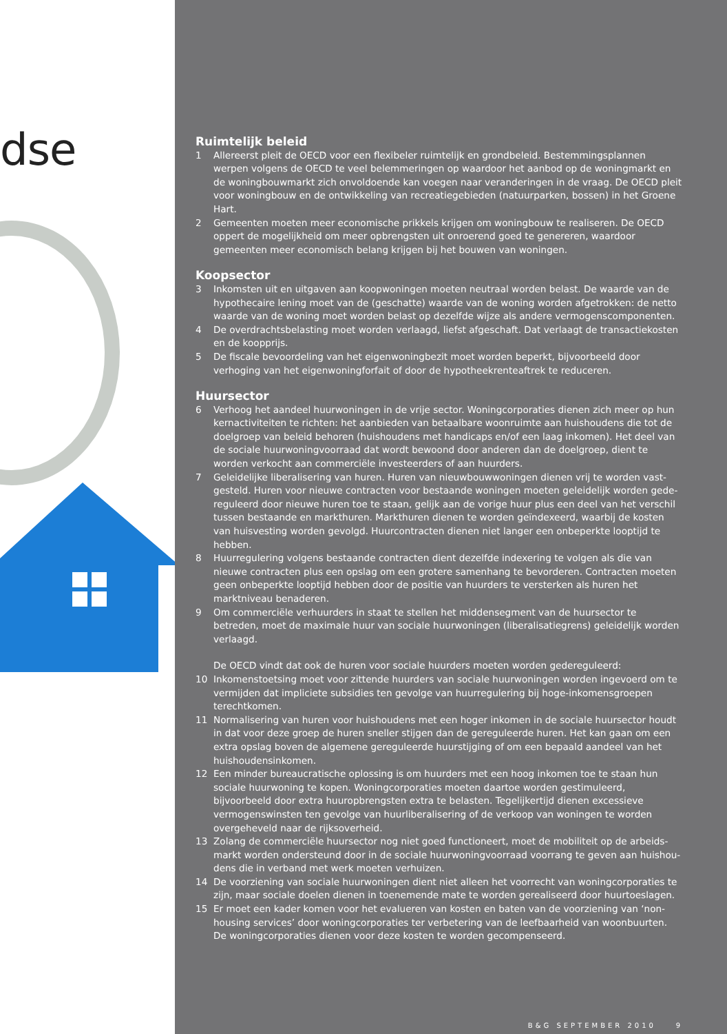dse
Ruimtelijk beleid
1 Allereerst pleit de OECD voor een flexibeler ruimtelijk en grondbeleid. Bestemmingsplannen werpen volgens de OECD te veel belemmeringen op waardoor het aanbod op de woningmarkt en de woning­bouwmarkt zich onvoldoende kan voegen naar veranderingen in de vraag. De OECD pleit voor woningbouw en de ontwikkeling van recreatiegebieden (natuurparken, bossen) in het Groene Hart.
2 Gemeenten moeten meer economische prikkels krijgen om woningbouw te realiseren. De OECD oppert de mogelijkheid om meer opbrengsten uit onroerend goed te genereren, waardoor gemeenten meer economisch belang krijgen bij het bouwen van woningen.
Koopsector
3 Inkomsten uit en uitgaven aan koopwoningen moeten neutraal worden belast. De waarde van de hypothecaire lening moet van de (geschatte) waarde van de woning worden afgetrokken: de netto waarde van de woning moet worden belast op dezelfde wijze als andere vermogenscomponenten.
4 De overdrachtsbelasting moet worden verlaagd, liefst afgeschaft. Dat verlaagt de transactiekosten en de koopprijs.
5 De fiscale bevoordeling van het eigenwoningbezit moet worden beperkt, bijvoorbeeld door verhoging van het eigenwoningforfait of door de hypotheekrenteaftrek te reduceren.
Huursector
6 Verhoog het aandeel huurwoningen in de vrije sector. Woningcorporaties dienen zich meer op hun kernactiviteiten te richten: het aanbieden van betaalbare woonruimte aan huishoudens die tot de doelgroep van beleid behoren (huishoudens met handicaps en/of een laag inkomen). Het deel van de sociale huurwoningvoorraad dat wordt bewoond door anderen dan de doelgroep, dient te worden verkocht aan commerciële investeerders of aan huurders.
7 Geleidelijke liberalisering van huren. Huren van nieuwbouwwoningen dienen vrij te worden vast­gesteld. Huren voor nieuwe contracten voor bestaande woningen moeten geleidelijk worden gede­reguleerd door nieuwe huren toe te staan, gelijk aan de vorige huur plus een deel van het verschil tussen bestaande en markthuren. Markthuren dienen te worden geïndexeerd, waarbij de kosten van huisvesting worden gevolgd. Huurcontracten dienen niet langer een onbeperkte looptijd te hebben.
8 Huurregulering volgens bestaande contracten dient dezelfde indexering te volgen als die van nieuwe contracten plus een opslag om een grotere samenhang te bevorderen. Contracten moeten geen onbeperkte looptijd hebben door de positie van huurders te versterken als huren het marktniveau benaderen.
9 Om commerciële verhuurders in staat te stellen het middensegment van de huursector te betreden, moet de maximale huur van sociale huurwoningen (liberalisatiegrens) geleidelijk worden verlaagd.
De OECD vindt dat ook de huren voor sociale huurders moeten worden gedereguleerd:
10 Inkomenstoetsing moet voor zittende huurders van sociale huurwoningen worden ingevoerd om te vermijden dat impliciete subsidies ten gevolge van huurregulering bij hoge-inkomensgroepen terecht­komen.
11 Normalisering van huren voor huishoudens met een hoger inkomen in de sociale huursector houdt in dat voor deze groep de huren sneller stijgen dan de gereguleerde huren. Het kan gaan om een extra opslag boven de algemene gereguleerde huurstijging of om een bepaald aandeel van het huishouden­sinkomen.
12 Een minder bureaucratische oplossing is om huurders met een hoog inkomen toe te staan hun sociale huurwoning te kopen. Woningcorporaties moeten daartoe worden gestimuleerd, bijvoorbeeld door extra huuropbrengsten extra te belasten. Tegelijkertijd dienen excessieve vermogenswinsten ten gevolge van huurliberalisering of de verkoop van woningen te worden overgeheveld naar de rijksover­heid.
13 Zolang de commerciële huursector nog niet goed functioneert, moet de mobiliteit op de arbeids­markt worden ondersteund door in de sociale huurwoningvoorraad voorrang te geven aan huishou­dens die in verband met werk moeten verhuizen.
14 De voorziening van sociale huurwoningen dient niet alleen het voorrecht van woningcorporaties te zijn, maar sociale doelen dienen in toenemende mate te worden gerealiseerd door huurtoeslagen.
15 Er moet een kader komen voor het evalueren van kosten en baten van de voorziening van ‘non-housing services’ door woningcorporaties ter verbetering van de leefbaarheid van woonbuurten. De woningcorporaties dienen voor deze kosten te worden gecompenseerd.
B&G SEPTEMBER 2010 9